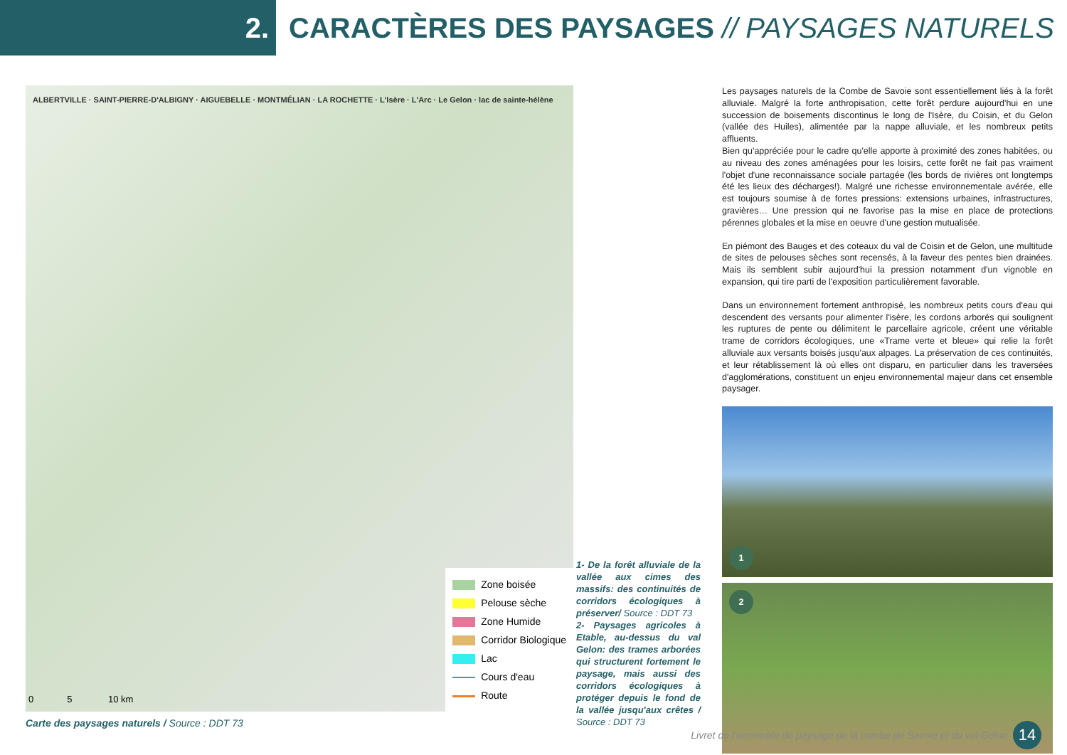2.
CARACTÈRES DES PAYSAGES // PAYSAGES NATURELS
ALBERTVILLE · SAINT-PIERRE-D'ALBIGNY · AIGUEBELLE · MONTMÉLIAN · LA ROCHETTE · L'Isère · L'Arc · Le Gelon · lac de sainte-hélène
0 5 10 km
Zone boisée
Pelouse sèche
Zone Humide
Corridor Biologique
Lac
Cours d'eau
Route
1- De la forêt alluviale de la vallée aux cimes des massifs: des continuités de corridors écologiques à préserver/ Source : DDT 73
2- Paysages agricoles à Etable, au-dessus du val Gelon: des trames arborées qui structurent fortement le paysage, mais aussi des corridors écologiques à protéger depuis le fond de la vallée jusqu'aux crêtes / Source : DDT 73
Les paysages naturels de la Combe de Savoie sont essentiellement liés à la forêt alluviale. Malgré la forte anthropisation, cette forêt perdure aujourd'hui en une succession de boisements discontinus le long de l'Isère, du Coisin, et du Gelon (vallée des Huiles), alimentée par la nappe alluviale, et les nombreux petits affluents.
Bien qu'appréciée pour le cadre qu'elle apporte à proximité des zones habitées, ou au niveau des zones aménagées pour les loisirs, cette forêt ne fait pas vraiment l'objet d'une reconnaissance sociale partagée (les bords de rivières ont longtemps été les lieux des décharges!). Malgré une richesse environnementale avérée, elle est toujours soumise à de fortes pressions: extensions urbaines, infrastructures, gravières… Une pression qui ne favorise pas la mise en place de protections pérennes globales et la mise en oeuvre d'une gestion mutualisée.
En piémont des Bauges et des coteaux du val de Coisin et de Gelon, une multitude de sites de pelouses sèches sont recensés, à la faveur des pentes bien drainées. Mais ils semblent subir aujourd'hui la pression notamment d'un vignoble en expansion, qui tire parti de l'exposition particulièrement favorable.
Dans un environnement fortement anthropisé, les nombreux petits cours d'eau qui descendent des versants pour alimenter l'isère, les cordons arborés qui soulignent les ruptures de pente ou délimitent le parcellaire agricole, créent une véritable trame de corridors écologiques, une «Trame verte et bleue» qui relie la forêt alluviale aux versants boisés jusqu'aux alpages. La préservation de ces continuités, et leur rétablissement là où elles ont disparu, en particulier dans les traversées d'agglomérations, constituent un enjeu environnemental majeur dans cet ensemble paysager.
1
2
Carte des paysages naturels / Source : DDT 73
Livret de l'ensemble de paysage de la combe de Savoie et du val Gelon 14